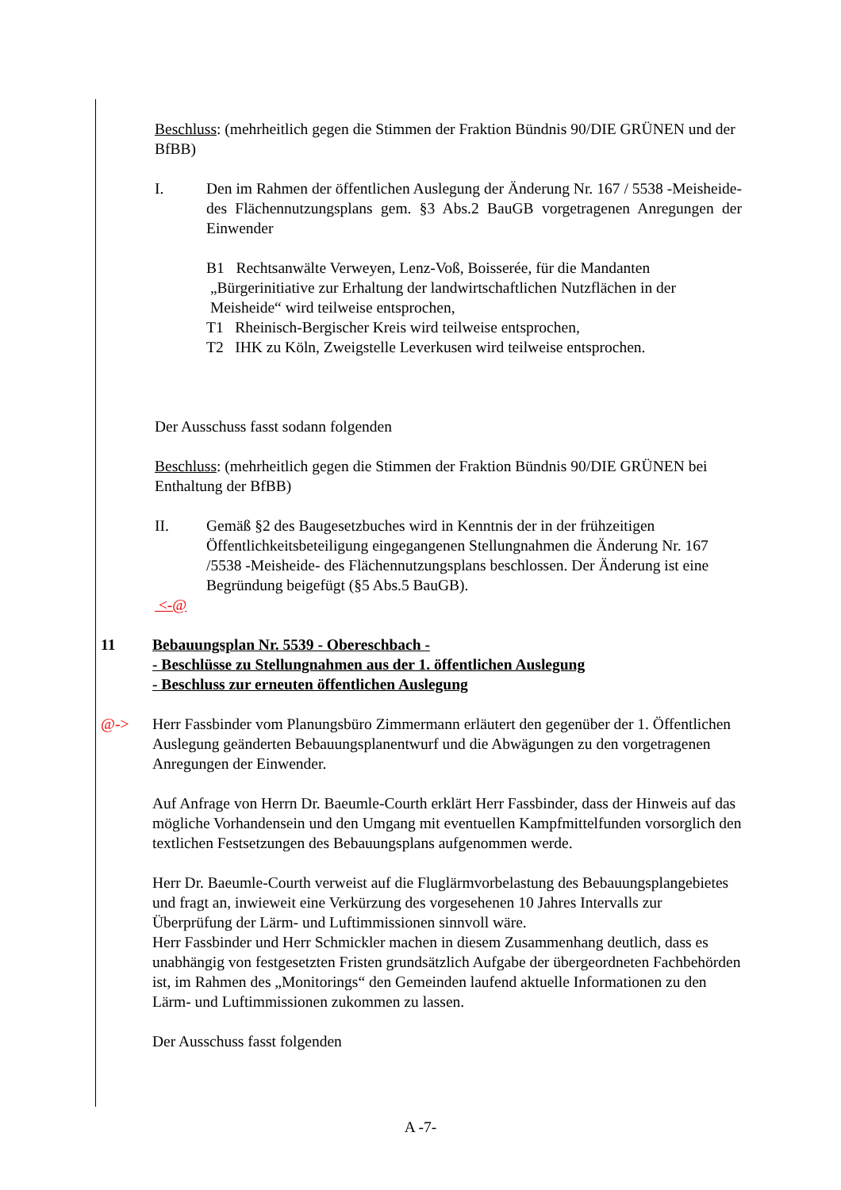Beschluss: (mehrheitlich gegen die Stimmen der Fraktion Bündnis 90/DIE GRÜNEN und der BfBB)
I. Den im Rahmen der öffentlichen Auslegung der Änderung Nr. 167 / 5538 -Meisheide- des Flächennutzungsplans gem. §3 Abs.2 BauGB vorgetragenen Anregungen der Einwender
B1 Rechtsanwälte Verweyen, Lenz-Voß, Boisserée, für die Mandanten
„Bürgerinitiative zur Erhaltung der landwirtschaftlichen Nutzflächen in der
Meisheide“ wird teilweise entsprochen,
T1 Rheinisch-Bergischer Kreis wird teilweise entsprochen,
T2 IHK zu Köln, Zweigstelle Leverkusen wird teilweise entsprochen.
Der Ausschuss fasst sodann folgenden
Beschluss: (mehrheitlich gegen die Stimmen der Fraktion Bündnis 90/DIE GRÜNEN bei Enthaltung der BfBB)
II. Gemäß §2 des Baugesetzbuches wird in Kenntnis der in der frühzeitigen Öffentlichkeitsbeteiligung eingegangenen Stellungnahmen die Änderung Nr. 167 /5538 -Meisheide- des Flächennutzungsplans beschlossen. Der Änderung ist eine Begründung beigefügt (§5 Abs.5 BauGB).
<-@
11 Bebauungsplan Nr. 5539 - Obereschbach -
- Beschlüsse zu Stellungnahmen aus der 1. öffentlichen Auslegung
- Beschluss zur erneuten öffentlichen Auslegung
@-> Herr Fassbinder vom Planungsbüro Zimmermann erläutert den gegenüber der 1. Öffentlichen Auslegung geänderten Bebauungsplanentwurf und die Abwägungen zu den vorgetragenen Anregungen der Einwender.
Auf Anfrage von Herrn Dr. Baeumle-Courth erklärt Herr Fassbinder, dass der Hinweis auf das mögliche Vorhandensein und den Umgang mit eventuellen Kampfmittelfunden vorsorglich den textlichen Festsetzungen des Bebauungsplans aufgenommen werde.
Herr Dr. Baeumle-Courth verweist auf die Fluglärmvorbelastung des Bebauungsplangebietes und fragt an, inwieweit eine Verkürzung des vorgesehenen 10 Jahres Intervalls zur
Überprüfung der Lärm- und Luftimmissionen sinnvoll wäre.
Herr Fassbinder und Herr Schmickler machen in diesem Zusammenhang deutlich, dass es unabhängig von festgesetzten Fristen grundsätzlich Aufgabe der übergeordneten Fachbehörden ist, im Rahmen des „Monitorings“ den Gemeinden laufend aktuelle Informationen zu den Lärm- und Luftimmissionen zukommen zu lassen.
Der Ausschuss fasst folgenden
A -7-